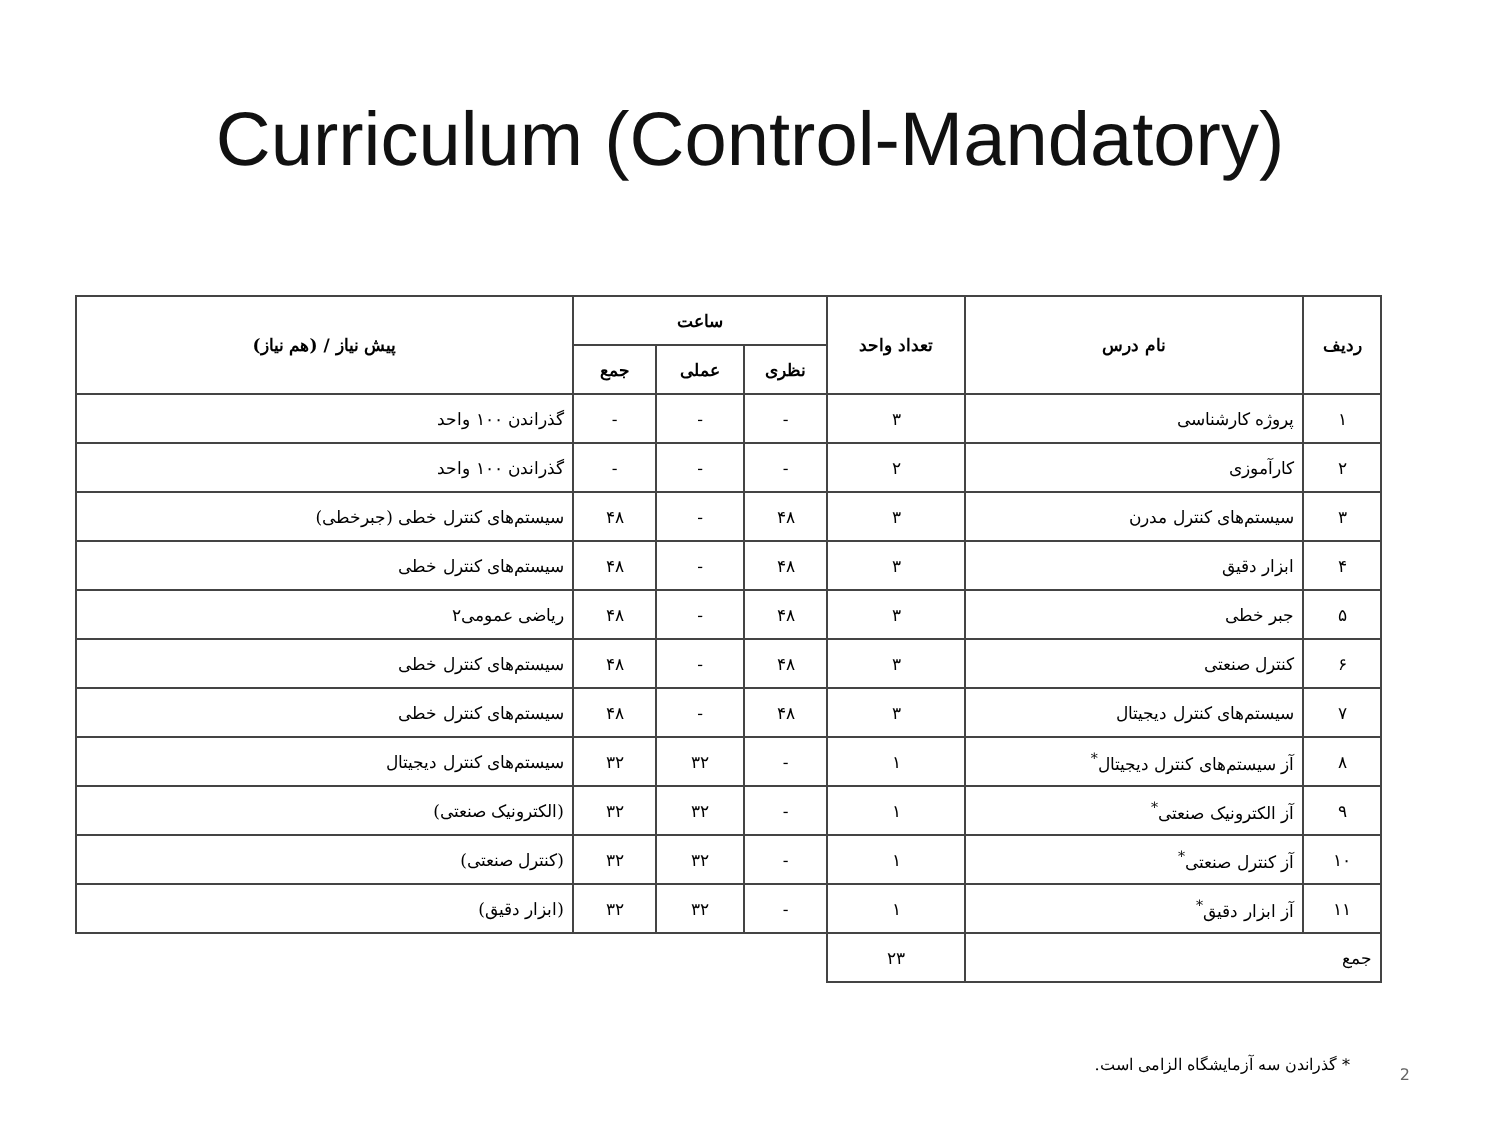Curriculum (Control-Mandatory)
| ردیف | نام درس | تعداد واحد | ساعت | | | پیش نیاز / (هم نیاز) |
| --- | --- | --- | --- | --- | --- | --- |
| | | | نظری | عملی | جمع | |
| ۱ | پروژه کارشناسی | ۳ | - | - | - | گذراندن ۱۰۰ واحد |
| ۲ | کارآموزی | ۲ | - | - | - | گذراندن ۱۰۰ واحد |
| ۳ | سیستم‌های کنترل مدرن | ۳ | ۴۸ | - | ۴۸ | سیستم‌های کنترل خطی (جبرخطی) |
| ۴ | ابزار دقیق | ۳ | ۴۸ | - | ۴۸ | سیستم‌های کنترل خطی |
| ۵ | جبر خطی | ۳ | ۴۸ | - | ۴۸ | ریاضی عمومی۲ |
| ۶ | کنترل صنعتی | ۳ | ۴۸ | - | ۴۸ | سیستم‌های کنترل خطی |
| ۷ | سیستم‌های کنترل دیجیتال | ۳ | ۴۸ | - | ۴۸ | سیستم‌های کنترل خطی |
| ۸ | آز سیستم‌های کنترل دیجیتال<sup>*</sup> | ۱ | - | ۳۲ | ۳۲ | سیستم‌های کنترل دیجیتال |
| ۹ | آز الکترونیک صنعتی<sup>*</sup> | ۱ | - | ۳۲ | ۳۲ | (الکترونیک صنعتی) |
| ۱۰ | آز کنترل صنعتی<sup>*</sup> | ۱ | - | ۳۲ | ۳۲ | (کنترل صنعتی) |
| ۱۱ | آز ابزار دقیق<sup>*</sup> | ۱ | - | ۳۲ | ۳۲ | (ابزار دقیق) |
| جمع | | ۲۳ | | | | |
* گذراندن سه آزمایشگاه الزامی است.
2